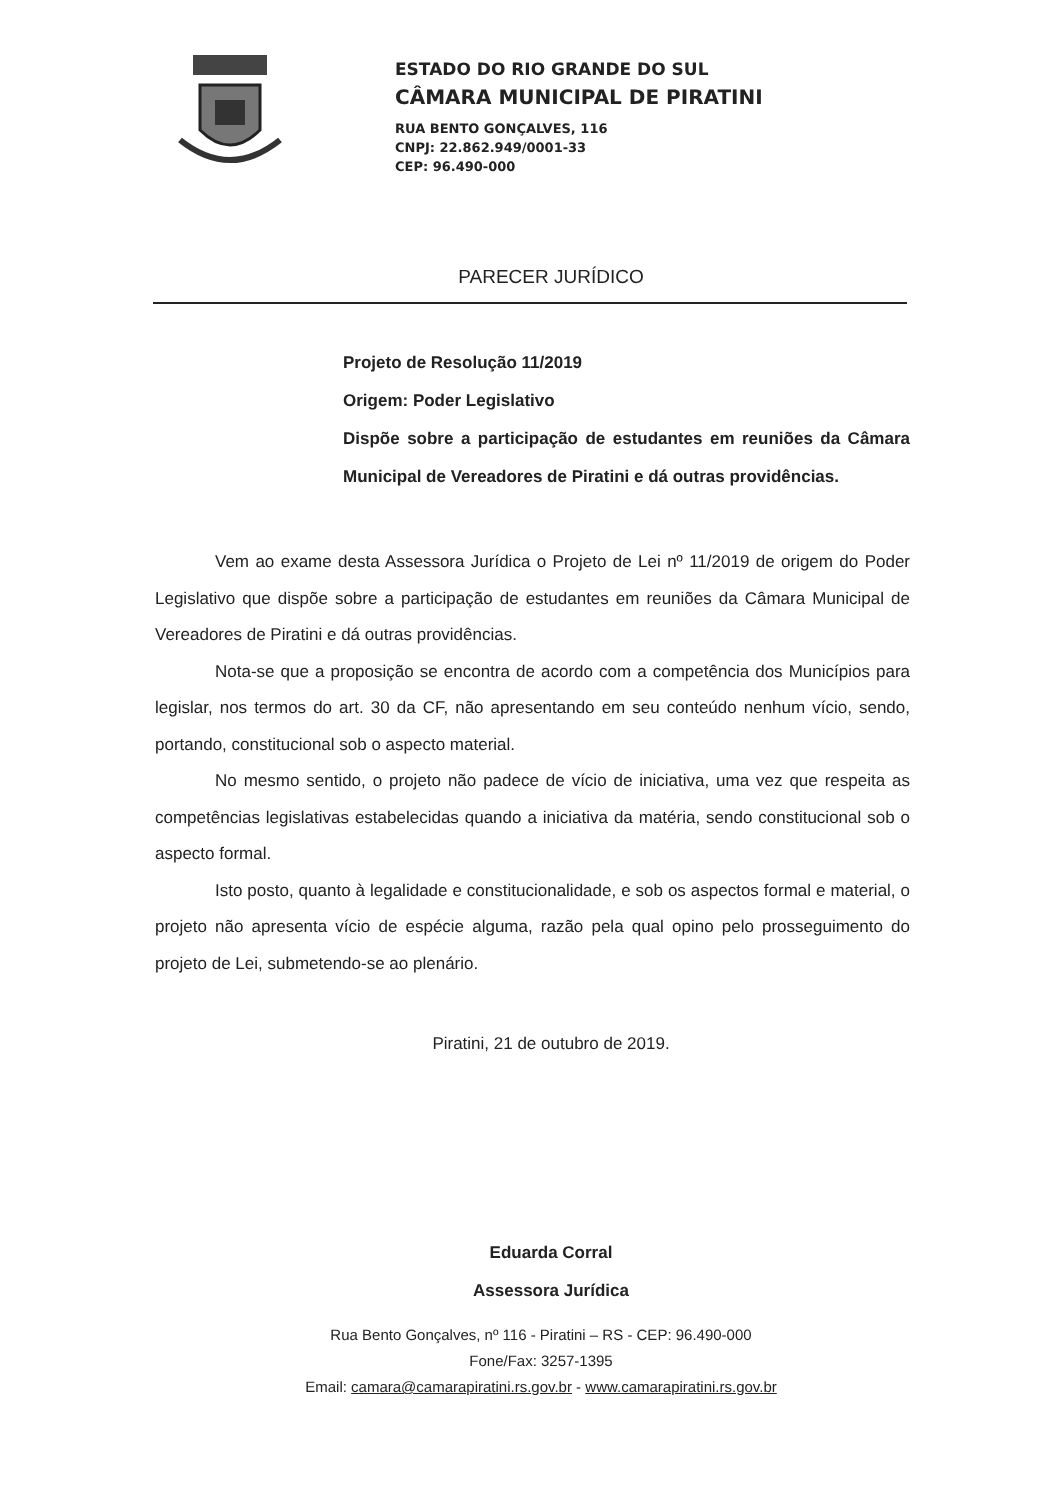ESTADO DO RIO GRANDE DO SUL
CÂMARA MUNICIPAL DE PIRATINI
RUA BENTO GONÇALVES, 116
CNPJ: 22.862.949/0001-33
CEP: 96.490-000
PARECER JURÍDICO
Projeto de Resolução 11/2019
Origem: Poder Legislativo
Dispõe sobre a participação de estudantes em reuniões da Câmara Municipal de Vereadores de Piratini e dá outras providências.
Vem ao exame desta Assessora Jurídica o Projeto de Lei nº 11/2019 de origem do Poder Legislativo que dispõe sobre a participação de estudantes em reuniões da Câmara Municipal de Vereadores de Piratini e dá outras providências.
Nota-se que a proposição se encontra de acordo com a competência dos Municípios para legislar, nos termos do art. 30 da CF, não apresentando em seu conteúdo nenhum vício, sendo, portando, constitucional sob o aspecto material.
No mesmo sentido, o projeto não padece de vício de iniciativa, uma vez que respeita as competências legislativas estabelecidas quando a iniciativa da matéria, sendo constitucional sob o aspecto formal.
Isto posto, quanto à legalidade e constitucionalidade, e sob os aspectos formal e material, o projeto não apresenta vício de espécie alguma, razão pela qual opino pelo prosseguimento do projeto de Lei, submetendo-se ao plenário.
Piratini, 21 de outubro de 2019.
Eduarda Corral
Assessora Jurídica
Rua Bento Gonçalves, nº 116 - Piratini – RS - CEP: 96.490-000
Fone/Fax: 3257-1395
Email: camara@camarapiratini.rs.gov.br - www.camarapiratini.rs.gov.br